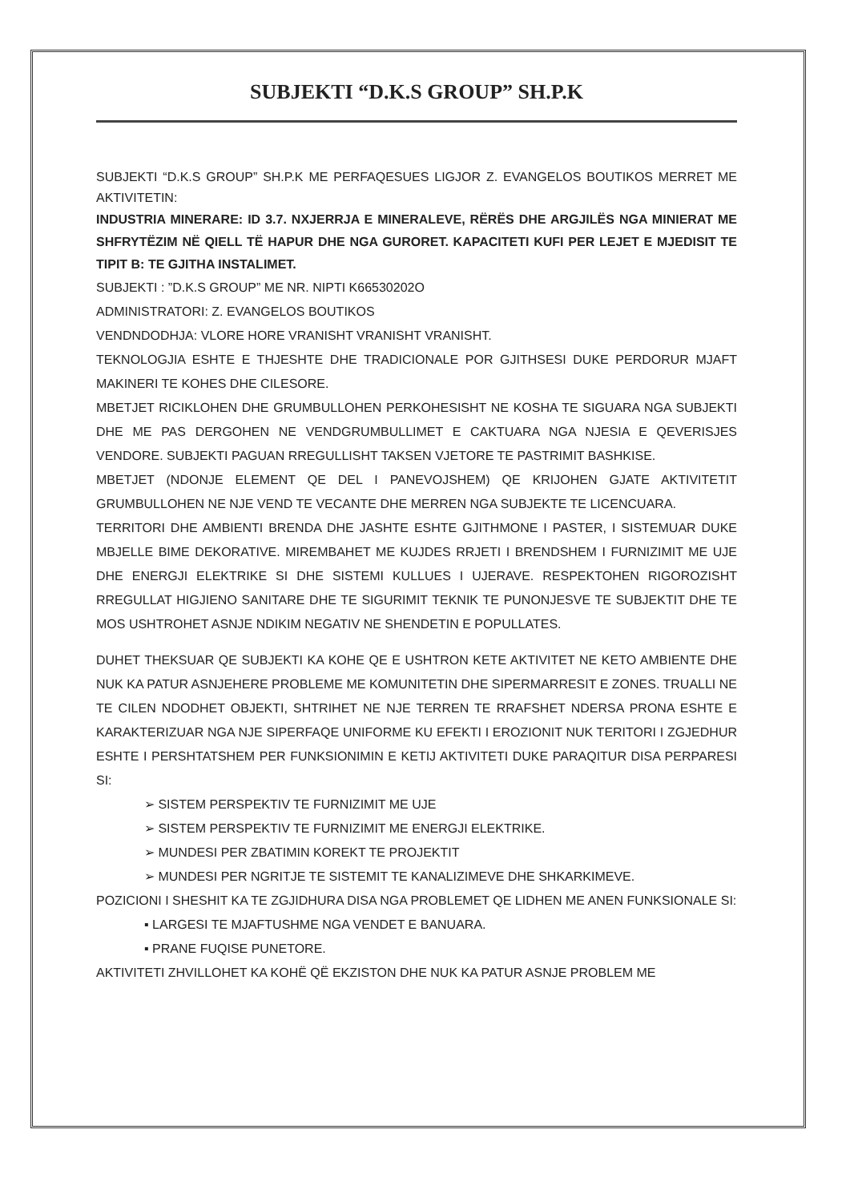SUBJEKTI “D.K.S GROUP” SH.P.K
SUBJEKTI “D.K.S GROUP” SH.P.K ME PERFAQESUES LIGJOR Z. EVANGELOS BOUTIKOS MERRET ME AKTIVITETIN:
INDUSTRIA MINERARE: ID 3.7. NXJERRJA E MINERALEVE, RËRËS DHE ARGJILËS NGA MINIERAT ME SHFRYTËZIM NË QIELL TË HAPUR DHE NGA GURORET. KAPACITETI KUFI PER LEJET E MJEDISIT TE TIPIT B: TE GJITHA INSTALIMET.
SUBJEKTI : ”D.K.S GROUP” ME NR. NIPTI K66530202O
ADMINISTRATORI: Z. EVANGELOS BOUTIKOS
VENDNDODHJA: VLORE HORE VRANISHT VRANISHT VRANISHT.
TEKNOLOGJIA ESHTE E THJESHTE DHE TRADICIONALE POR GJITHSESI DUKE PERDORUR MJAFT MAKINERI TE KOHES DHE CILESORE.
MBETJET RICIKLOHEN DHE GRUMBULLOHEN PERKOHESISHT NE KOSHA TE SIGUARA NGA SUBJEKTI DHE ME PAS DERGOHEN NE VENDGRUMBULLIMET E CAKTUARA NGA NJESIA E QEVERISJES VENDORE. SUBJEKTI PAGUAN RREGULLISHT TAKSEN VJETORE TE PASTRIMIT BASHKISE.
MBETJET (NDONJE ELEMENT QE DEL I PANEVOJSHEM) QE KRIJOHEN GJATE AKTIVITETIT GRUMBULLOHEN NE NJE VEND TE VECANTE DHE MERREN NGA SUBJEKTE TE LICENCUARA.
TERRITORI DHE AMBIENTI BRENDA DHE JASHTE ESHTE GJITHMONE I PASTER, I SISTEMUAR DUKE MBJELLE BIME DEKORATIVE. MIREMBAHET ME KUJDES RRJETI I BRENDSHEM I FURNIZIMIT ME UJE DHE ENERGJI ELEKTRIKE SI DHE SISTEMI KULLUES I UJERAVE. RESPEKTOHEN RIGOROZISHT RREGULLAT HIGJIENO SANITARE DHE TE SIGURIMIT TEKNIK TE PUNONJESVE TE SUBJEKTIT DHE TE MOS USHTROHET ASNJE NDIKIM NEGATIV NE SHENDETIN E POPULLATES.
DUHET THEKSUAR QE SUBJEKTI KA KOHE QE E USHTRON KETE AKTIVITET NE KETO AMBIENTE DHE NUK KA PATUR ASNJEHERE PROBLEME ME KOMUNITETIN DHE SIPERMARRESIT E ZONES. TRUALLI NE TE CILEN NDODHET OBJEKTI, SHTRIHET NE NJE TERREN TE RRAFSHET NDERSA PRONA ESHTE E KARAKTERIZUAR NGA NJE SIPERFAQE UNIFORME KU EFEKTI I EROZIONIT NUK TERITORI I ZGJEDHUR ESHTE I PERSHTATSHEM PER FUNKSIONIMIN E KETIJ AKTIVITETI DUKE PARAQITUR DISA PERPARESI SI:
➢ SISTEM PERSPEKTIV TE FURNIZIMIT ME UJE
➢ SISTEM PERSPEKTIV TE FURNIZIMIT ME ENERGJI ELEKTRIKE.
➢ MUNDESI PER ZBATIMIN KOREKT TE PROJEKTIT
➢ MUNDESI PER NGRITJE TE SISTEMIT TE KANALIZIMEVE DHE SHKARKIMEVE.
POZICIONI I SHESHIT KA TE ZGJIDHURA DISA NGA PROBLEMET QE LIDHEN ME ANEN FUNKSIONALE SI:
▪ LARGESI TE MJAFTUSHME NGA VENDET E BANUARA.
▪ PRANE FUQISE PUNETORE.
AKTIVITETI ZHVILLOHET KA KOHË QË EKZISTON DHE NUK KA PATUR ASNJE PROBLEM ME